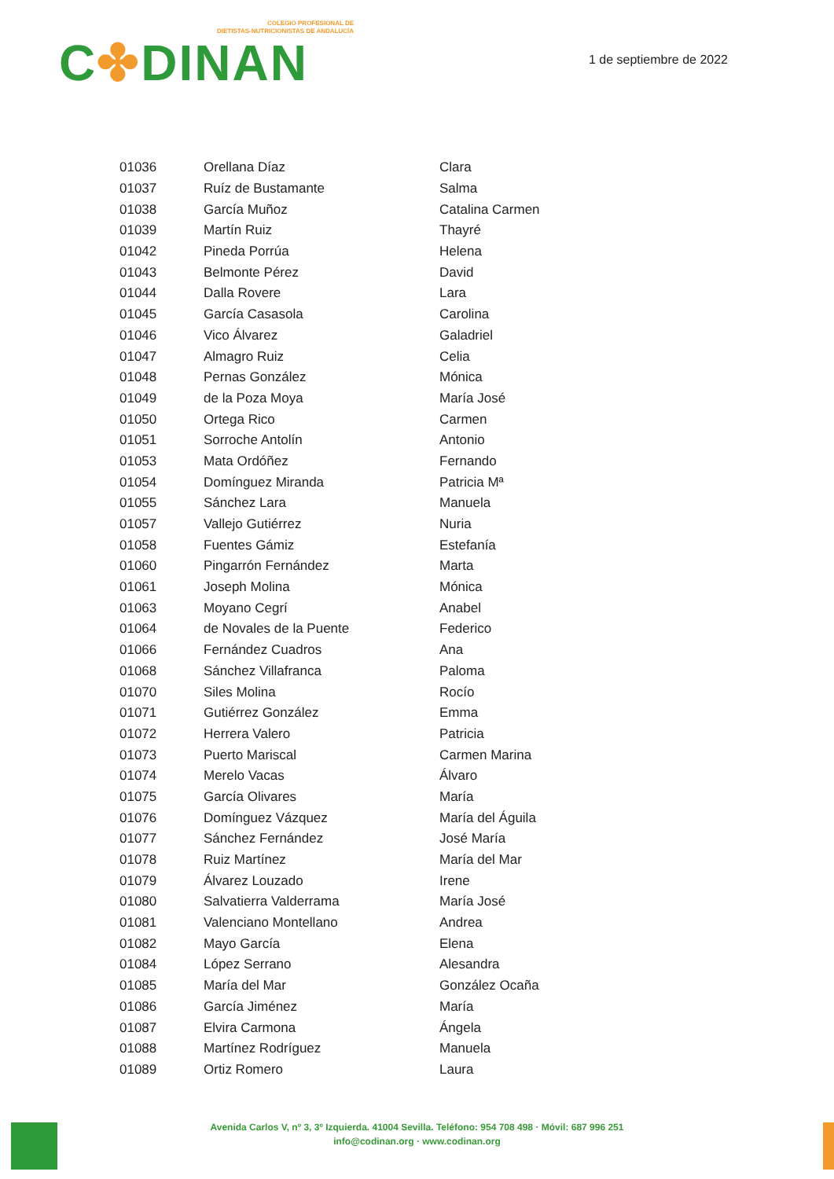COLEGIO PROFESIONAL DE
DIETISTAS-NUTRICIONISTAS DE ANDALUCÍA
C✤DINAN
1 de septiembre de 2022
| 01036 | Orellana Díaz | Clara |
| 01037 | Ruíz de Bustamante | Salma |
| 01038 | García Muñoz | Catalina Carmen |
| 01039 | Martín Ruiz | Thayré |
| 01042 | Pineda Porrúa | Helena |
| 01043 | Belmonte Pérez | David |
| 01044 | Dalla Rovere | Lara |
| 01045 | García Casasola | Carolina |
| 01046 | Vico Álvarez | Galadriel |
| 01047 | Almagro Ruiz | Celia |
| 01048 | Pernas González | Mónica |
| 01049 | de la Poza Moya | María José |
| 01050 | Ortega Rico | Carmen |
| 01051 | Sorroche Antolín | Antonio |
| 01053 | Mata Ordóñez | Fernando |
| 01054 | Domínguez Miranda | Patricia Mª |
| 01055 | Sánchez Lara | Manuela |
| 01057 | Vallejo Gutiérrez | Nuria |
| 01058 | Fuentes Gámiz | Estefanía |
| 01060 | Pingarrón Fernández | Marta |
| 01061 | Joseph Molina | Mónica |
| 01063 | Moyano Cegrí | Anabel |
| 01064 | de Novales de la Puente | Federico |
| 01066 | Fernández Cuadros | Ana |
| 01068 | Sánchez Villafranca | Paloma |
| 01070 | Siles Molina | Rocío |
| 01071 | Gutiérrez González | Emma |
| 01072 | Herrera Valero | Patricia |
| 01073 | Puerto Mariscal | Carmen Marina |
| 01074 | Merelo Vacas | Álvaro |
| 01075 | García Olivares | María |
| 01076 | Domínguez Vázquez | María del Águila |
| 01077 | Sánchez Fernández | José María |
| 01078 | Ruiz Martínez | María del Mar |
| 01079 | Álvarez Louzado | Irene |
| 01080 | Salvatierra Valderrama | María José |
| 01081 | Valenciano Montellano | Andrea |
| 01082 | Mayo García | Elena |
| 01084 | López Serrano | Alesandra |
| 01085 | María del Mar | González Ocaña |
| 01086 | García Jiménez | María |
| 01087 | Elvira Carmona | Ángela |
| 01088 | Martínez Rodríguez | Manuela |
| 01089 | Ortiz Romero | Laura |
Avenida Carlos V, nº 3, 3º Izquierda. 41004 Sevilla. Teléfono: 954 708 498 · Móvil: 687 996 251
info@codinan.org · www.codinan.org